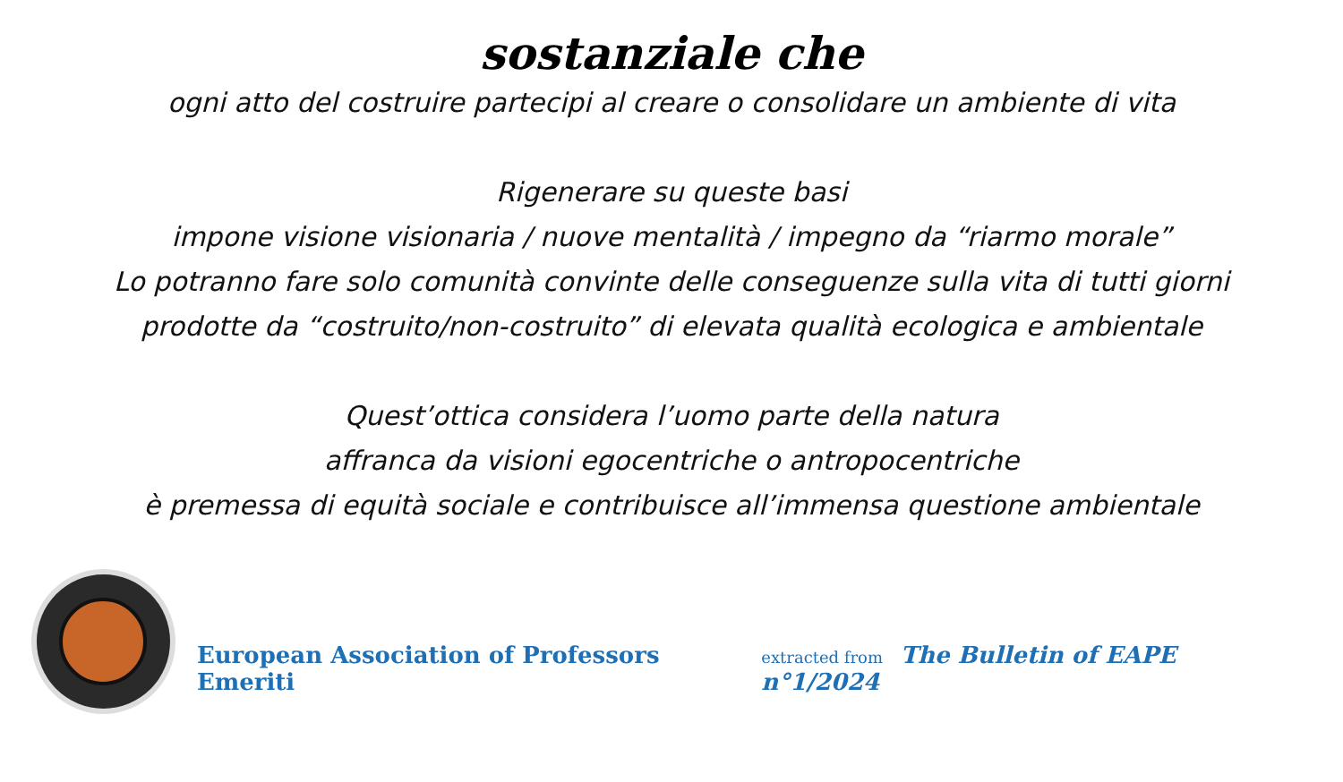sostanziale che
ogni atto del costruire partecipi al creare o consolidare un ambiente di vita
Rigenerare su queste basi
impone visione visionaria / nuove mentalità / impegno da “riarmo morale”
Lo potranno fare solo comunità convinte delle conseguenze sulla vita di tutti giorni
prodotte da “costruito/non-costruito” di elevata qualità ecologica e ambientale
Quest’ottica considera l’uomo parte della natura
affranca da visioni egocentriche o antropocentriche
è premessa di equità sociale e contribuisce all’immensa questione ambientale
European Association of Professors Emeriti
extracted from The Bulletin of EAPE n°1/2024